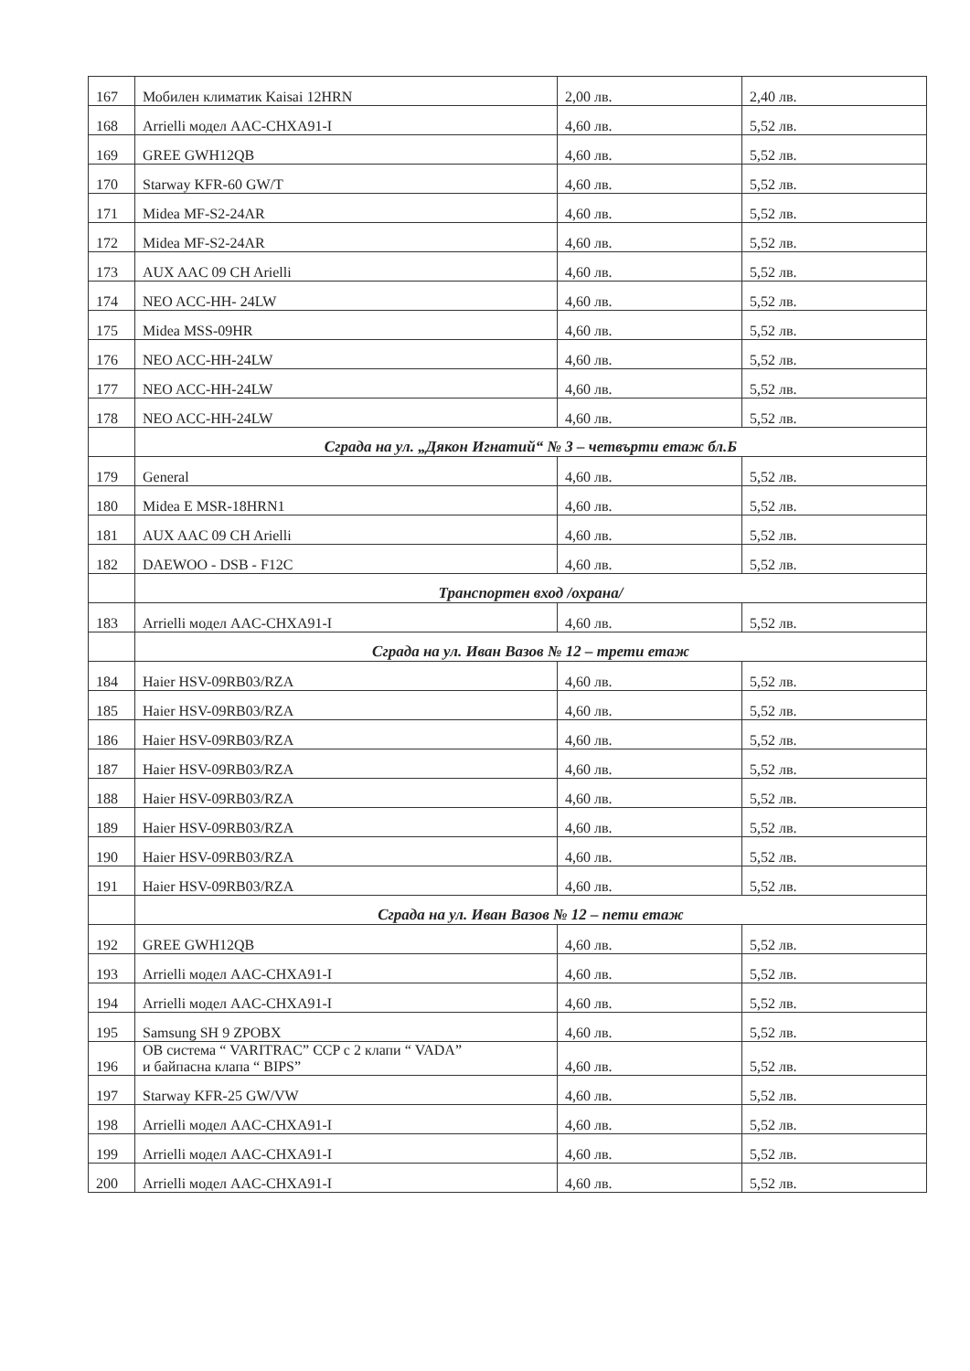| 167 | Мобилен климатик Kaisai 12HRN | 2,00 лв. | 2,40 лв. |
| 168 | Arrielli модел AAC-CHXA91-I | 4,60 лв. | 5,52 лв. |
| 169 | GREE GWH12QB | 4,60 лв. | 5,52 лв. |
| 170 | Starway KFR-60 GW/T | 4,60 лв. | 5,52 лв. |
| 171 | Midea MF-S2-24AR | 4,60 лв. | 5,52 лв. |
| 172 | Midea MF-S2-24AR | 4,60 лв. | 5,52 лв. |
| 173 | AUX AAC 09 CH Arielli | 4,60 лв. | 5,52 лв. |
| 174 | NEO ACC-HH- 24LW | 4,60 лв. | 5,52 лв. |
| 175 | Midea MSS-09HR | 4,60 лв. | 5,52 лв. |
| 176 | NEO ACC-HH-24LW | 4,60 лв. | 5,52 лв. |
| 177 | NEO ACC-HH-24LW | 4,60 лв. | 5,52 лв. |
| 178 | NEO ACC-HH-24LW | 4,60 лв. | 5,52 лв. |
| | Сграда на ул. „Дякон Игнатий“ № 3 – четвърти етаж бл.Б | | |
| 179 | General | 4,60 лв. | 5,52 лв. |
| 180 | Midea E MSR-18HRN1 | 4,60 лв. | 5,52 лв. |
| 181 | AUX AAC 09 CH Arielli | 4,60 лв. | 5,52 лв. |
| 182 | DAEWOO - DSB - F12C | 4,60 лв. | 5,52 лв. |
| | Транспортен вход /охрана/ | | |
| 183 | Arrielli модел AAC-CHXA91-I | 4,60 лв. | 5,52 лв. |
| | Сграда на ул. Иван Вазов № 12 – трети етаж | | |
| 184 | Haier HSV-09RB03/RZA | 4,60 лв. | 5,52 лв. |
| 185 | Haier HSV-09RB03/RZA | 4,60 лв. | 5,52 лв. |
| 186 | Haier HSV-09RB03/RZA | 4,60 лв. | 5,52 лв. |
| 187 | Haier HSV-09RB03/RZA | 4,60 лв. | 5,52 лв. |
| 188 | Haier HSV-09RB03/RZA | 4,60 лв. | 5,52 лв. |
| 189 | Haier HSV-09RB03/RZA | 4,60 лв. | 5,52 лв. |
| 190 | Haier HSV-09RB03/RZA | 4,60 лв. | 5,52 лв. |
| 191 | Haier HSV-09RB03/RZA | 4,60 лв. | 5,52 лв. |
| | Сграда на ул. Иван Вазов № 12 – пети етаж | | |
| 192 | GREE GWH12QB | 4,60 лв. | 5,52 лв. |
| 193 | Arrielli модел AAC-CHXA91-I | 4,60 лв. | 5,52 лв. |
| 194 | Arrielli модел AAC-CHXA91-I | 4,60 лв. | 5,52 лв. |
| 195 | Samsung SH 9 ZPOBX | 4,60 лв. | 5,52 лв. |
| 196 | OB система “ VARITRAC” CCP с 2 клапи “ VADA” и байпасна клапа “ BIPS” | 4,60 лв. | 5,52 лв. |
| 197 | Starway KFR-25 GW/VW | 4,60 лв. | 5,52 лв. |
| 198 | Arrielli модел AAC-CHXA91-I | 4,60 лв. | 5,52 лв. |
| 199 | Arrielli модел AAC-CHXA91-I | 4,60 лв. | 5,52 лв. |
| 200 | Arrielli модел AAC-CHXA91-I | 4,60 лв. | 5,52 лв. |